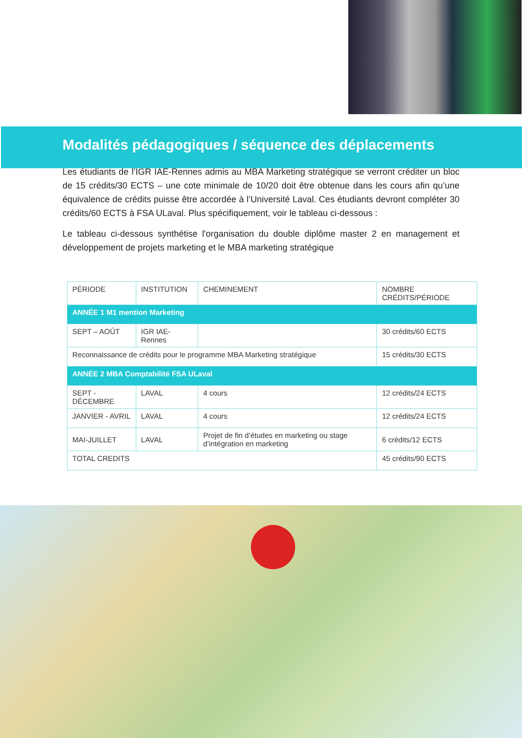Modalités pédagogiques / séquence des déplacements
Les étudiants de l’IGR IAE-Rennes admis au MBA Marketing stratégique se verront créditer un bloc de 15 crédits/30 ECTS – une cote minimale de 10/20 doit être obtenue dans les cours afin qu’une équivalence de crédits puisse être accordée à l’Université Laval. Ces étudiants devront compléter 30 crédits/60 ECTS à FSA ULaval. Plus spécifiquement, voir le tableau ci-dessous :
Le tableau ci-dessous synthétise l'organisation du double diplôme master 2 en management et développement de projets marketing et le MBA marketing stratégique
| PÉRIODE | INSTITUTION | CHEMINEMENT | NOMBRE CRÉDITS/PÉRIODE |
| --- | --- | --- | --- |
| ANNÉE 1 M1 mention Marketing | | | |
| SEPT – AOÛT | IGR IAE-Rennes | | 30 crédits/60 ECTS |
| Reconnaissance de crédits pour le programme MBA Marketing stratégique | | | 15 crédits/30 ECTS |
| ANNÉE 2 MBA Comptabilité FSA ULaval | | | |
| SEPT - DÉCEMBRE | LAVAL | 4 cours | 12 crédits/24 ECTS |
| JANVIER - AVRIL | LAVAL | 4 cours | 12 crédits/24 ECTS |
| MAI-JUILLET | LAVAL | Projet de fin d’études en marketing ou stage d’intégration en marketing | 6 crédits/12 ECTS |
| TOTAL CREDITS | | | 45 crédits/90 ECTS |